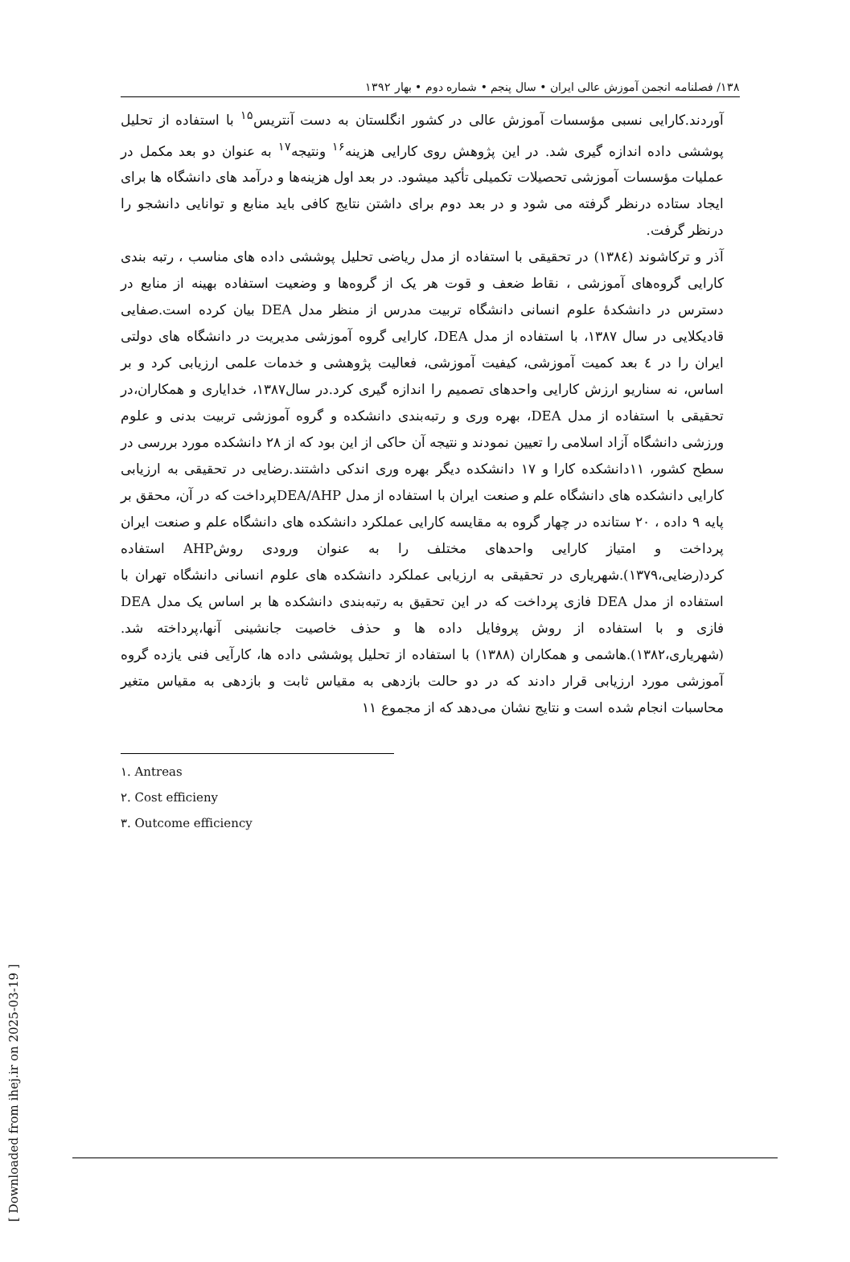۱۳۸/ فصلنامه انجمن آموزش عالی ایران • سال پنجم • شماره دوم • بهار ۱۳۹۲
آوردند.کارایی نسبی مؤسسات آموزش عالی در کشور انگلستان به دست آنتریس<sup>۱۵</sup> با استفاده از تحلیل پوششی داده اندازه گیری شد. در این پژوهش روی کارایی هزینه<sup>۱۶</sup> ونتیجه<sup>۱۷</sup> به عنوان دو بعد مکمل در عملیات مؤسسات آموزشی تحصیلات تکمیلی تأکید میشود. در بعد اول هزینه‌ها و درآمد های دانشگاه ها برای ایجاد ستاده درنظر گرفته می شود و در بعد دوم برای داشتن نتایج کافی باید منابع و توانایی دانشجو را درنظر گرفت.
آذر و ترکاشوند (۱۳۸٤) در تحقیقی با استفاده از مدل ریاضی تحلیل پوششی داده های مناسب ، رتبه بندی کارایی گروه‌های آموزشی ، نقاط ضعف و قوت هر یک از گروه‌ها و وضعیت استفاده بهینه از منابع در دسترس در دانشکدۀ علوم انسانی دانشگاه تربیت مدرس از منظر مدل DEA بیان کرده است.صفایی قادیکلایی در سال ۱۳۸۷، با استفاده از مدل DEA، کارایی گروه آموزشی مدیریت در دانشگاه های دولتی ایران را در ٤ بعد کمیت آموزشی، کیفیت آموزشی، فعالیت پژوهشی و خدمات علمی ارزیابی کرد و بر اساس، نه سناریو ارزش کارایی واحدهای تصمیم را اندازه گیری کرد.در سال۱۳۸۷، خدایاری و همکاران،در تحقیقی با استفاده از مدل DEA، بهره وری و رتبه‌بندی دانشکده و گروه آموزشی تربیت بدنی و علوم ورزشی دانشگاه آزاد اسلامی را تعیین نمودند و نتیجه آن حاکی از این بود که از ۲۸ دانشکده مورد بررسی در سطح کشور، ۱۱دانشکده کارا و ۱۷ دانشکده دیگر بهره وری اندکی داشتند.رضایی در تحقیقی به ارزیابی کارایی دانشکده های دانشگاه علم و صنعت ایران با استفاده از مدل DEA/AHPپرداخت که در آن، محقق بر پایه ۹ داده ، ۲۰ ستانده در چهار گروه به مقایسه کارایی عملکرد دانشکده های دانشگاه علم و صنعت ایران پرداخت و امتیاز کارایی واحدهای مختلف را به عنوان ورودی روشAHP استفاده کرد(رضایی،۱۳۷۹).شهریاری در تحقیقی به ارزیابی عملکرد دانشکده های علوم انسانی دانشگاه تهران با استفاده از مدل DEA فازی پرداخت که در این تحقیق به رتبه‌بندی دانشکده ها بر اساس یک مدل DEA فازی و با استفاده از روش پروفایل داده ها و حذف خاصیت جانشینی آنها،پرداخته شد.(شهریاری،۱۳۸۲).هاشمی و همکاران (۱۳۸۸) با استفاده از تحلیل پوششی داده ها، کارآیی فنی یازده گروه آموزشی مورد ارزیابی قرار دادند که در دو حالت بازدهی به مقیاس ثابت و بازدهی به مقیاس متغیر محاسبات انجام شده است و نتایج نشان می‌دهد که از مجموع ۱۱
۱. Antreas
۲. Cost efficieny
۳. Outcome efficiency
[ Downloaded from ihej.ir on 2025-03-19 ]